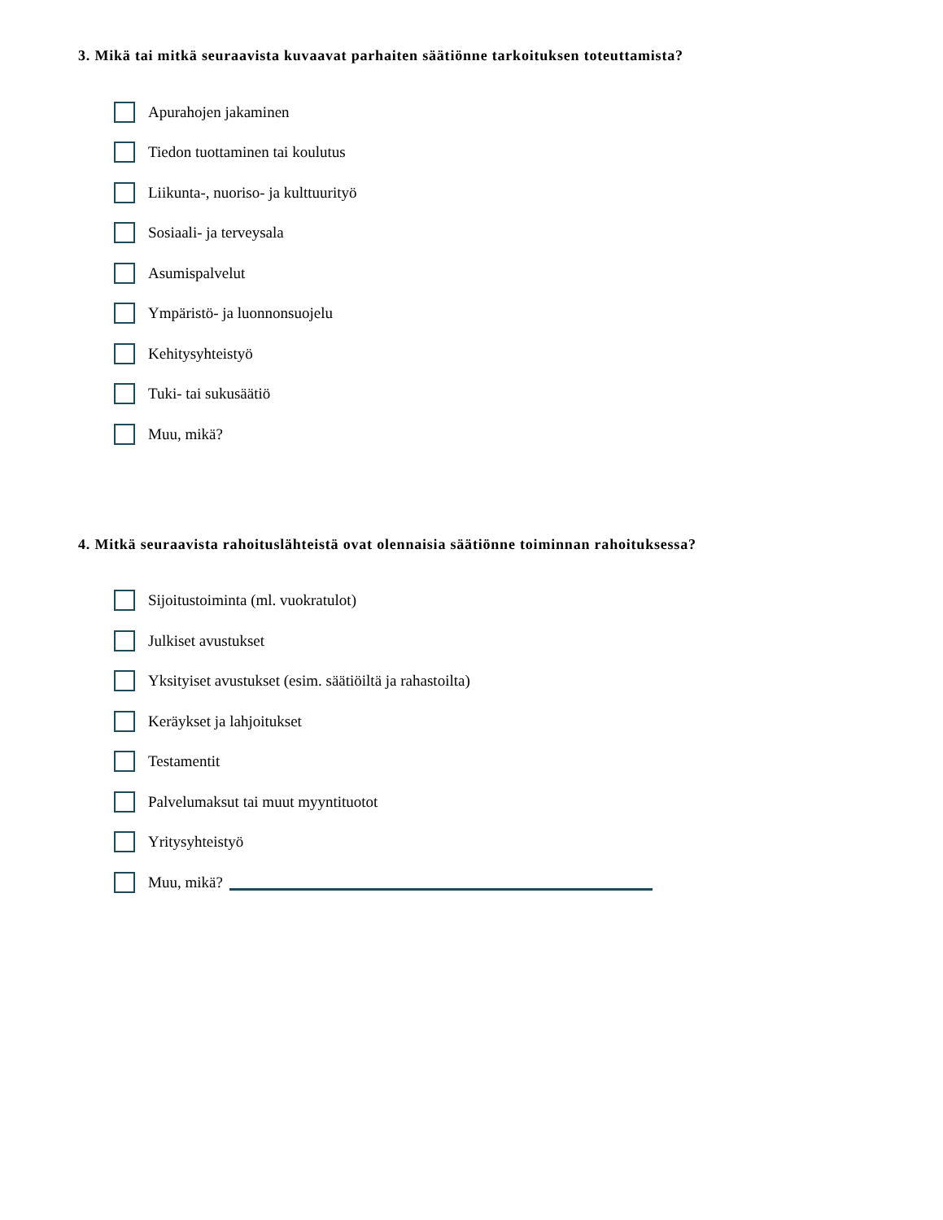3. Mikä tai mitkä seuraavista kuvaavat parhaiten säätiönne tarkoituksen toteuttamista?
Apurahojen jakaminen
Tiedon tuottaminen tai koulutus
Liikunta-, nuoriso- ja kulttuurityö
Sosiaali- ja terveysala
Asumispalvelut
Ympäristö- ja luonnonsuojelu
Kehitysyhteistyö
Tuki- tai sukusäätiö
Muu, mikä?
4. Mitkä seuraavista rahoituslähteistä ovat olennaisia säätiönne toiminnan rahoituksessa?
Sijoitustoiminta (ml. vuokratulot)
Julkiset avustukset
Yksityiset avustukset (esim. säätiöiltä ja rahastoilta)
Keräykset ja lahjoitukset
Testamentit
Palvelumaksut tai muut myyntituotot
Yritysyhteistyö
Muu, mikä?